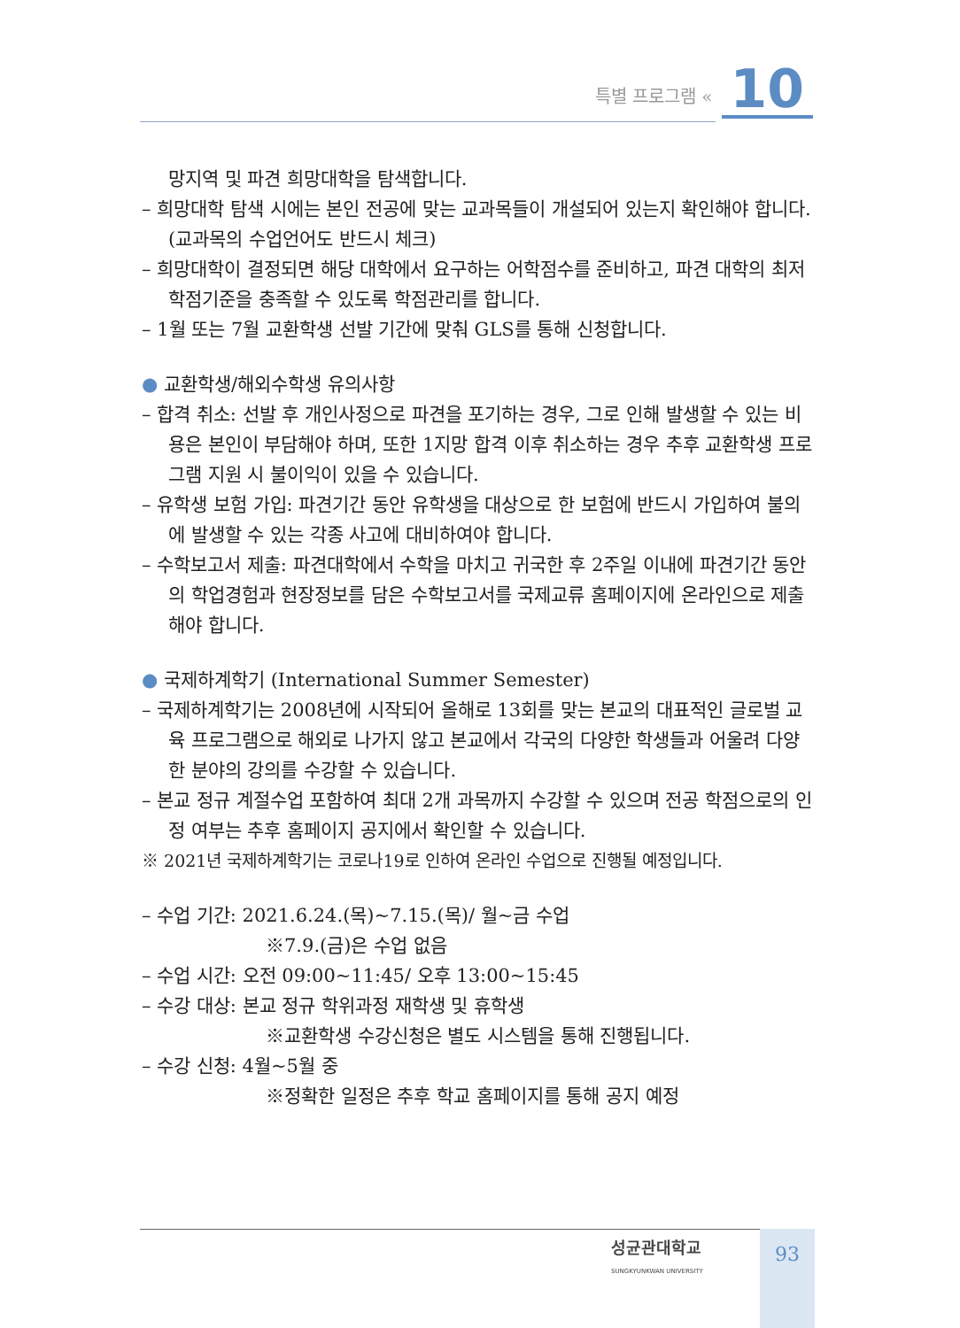특별 프로그램 « 10
망지역 및 파견 희망대학을 탐색합니다.
– 희망대학 탐색 시에는 본인 전공에 맞는 교과목들이 개설되어 있는지 확인해야 합니다. (교과목의 수업언어도 반드시 체크)
– 희망대학이 결정되면 해당 대학에서 요구하는 어학점수를 준비하고, 파견 대학의 최저학점기준을 충족할 수 있도록 학점관리를 합니다.
– 1월 또는 7월 교환학생 선발 기간에 맞춰 GLS를 통해 신청합니다.
● 교환학생/해외수학생 유의사항
– 합격 취소: 선발 후 개인사정으로 파견을 포기하는 경우, 그로 인해 발생할 수 있는 비용은 본인이 부담해야 하며, 또한 1지망 합격 이후 취소하는 경우 추후 교환학생 프로그램 지원 시 불이익이 있을 수 있습니다.
– 유학생 보험 가입: 파견기간 동안 유학생을 대상으로 한 보험에 반드시 가입하여 불의에 발생할 수 있는 각종 사고에 대비하여야 합니다.
– 수학보고서 제출: 파견대학에서 수학을 마치고 귀국한 후 2주일 이내에 파견기간 동안의 학업경험과 현장정보를 담은 수학보고서를 국제교류 홈페이지에 온라인으로 제출해야 합니다.
● 국제하계학기 (International Summer Semester)
– 국제하계학기는 2008년에 시작되어 올해로 13회를 맞는 본교의 대표적인 글로벌 교육 프로그램으로 해외로 나가지 않고 본교에서 각국의 다양한 학생들과 어울려 다양한 분야의 강의를 수강할 수 있습니다.
– 본교 정규 계절수업 포함하여 최대 2개 과목까지 수강할 수 있으며 전공 학점으로의 인정 여부는 추후 홈페이지 공지에서 확인할 수 있습니다.
※ 2021년 국제하계학기는 코로나19로 인하여 온라인 수업으로 진행될 예정입니다.
– 수업 기간: 2021.6.24.(목)~7.15.(목)/ 월~금 수업
※7.9.(금)은 수업 없음
– 수업 시간: 오전 09:00~11:45/ 오후 13:00~15:45
– 수강 대상: 본교 정규 학위과정 재학생 및 휴학생
※교환학생 수강신청은 별도 시스템을 통해 진행됩니다.
– 수강 신청: 4월~5월 중
※정확한 일정은 추후 학교 홈페이지를 통해 공지 예정
성균관대학교
SUNGKYUNKWAN UNIVERSITY
93